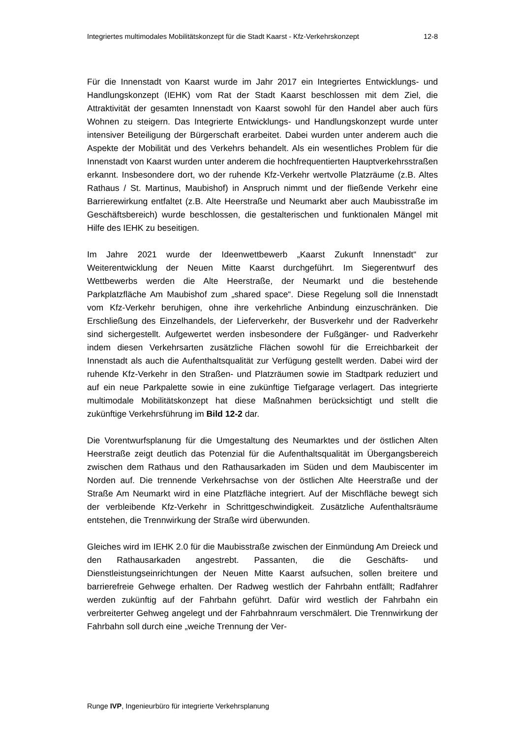Integriertes multimodales Mobilitätskonzept für die Stadt Kaarst - Kfz-Verkehrskonzept 12-8
Für die Innenstadt von Kaarst wurde im Jahr 2017 ein Integriertes Entwicklungs- und Handlungskonzept (IEHK) vom Rat der Stadt Kaarst beschlossen mit dem Ziel, die Attraktivität der gesamten Innenstadt von Kaarst sowohl für den Handel aber auch fürs Wohnen zu steigern. Das Integrierte Entwicklungs- und Handlungskonzept wurde unter intensiver Beteiligung der Bürgerschaft erarbeitet. Dabei wurden unter anderem auch die Aspekte der Mobilität und des Verkehrs behandelt. Als ein wesentliches Problem für die Innenstadt von Kaarst wurden unter anderem die hochfrequentierten Hauptverkehrsstraßen erkannt. Insbesondere dort, wo der ruhende Kfz-Verkehr wertvolle Platzräume (z.B. Altes Rathaus / St. Martinus, Maubishof) in Anspruch nimmt und der fließende Verkehr eine Barrierewirkung entfaltet (z.B. Alte Heerstraße und Neumarkt aber auch Maubisstraße im Geschäftsbereich) wurde beschlossen, die gestalterischen und funktionalen Mängel mit Hilfe des IEHK zu beseitigen.
Im Jahre 2021 wurde der Ideenwettbewerb „Kaarst Zukunft Innenstadt“ zur Weiterentwicklung der Neuen Mitte Kaarst durchgeführt. Im Siegerentwurf des Wettbewerbs werden die Alte Heerstraße, der Neumarkt und die bestehende Parkplatzfläche Am Maubishof zum „shared space“. Diese Regelung soll die Innenstadt vom Kfz-Verkehr beruhigen, ohne ihre verkehrliche Anbindung einzuschränken. Die Erschließung des Einzelhandels, der Lieferverkehr, der Busverkehr und der Radverkehr sind sichergestellt. Aufgewertet werden insbesondere der Fußgänger- und Radverkehr indem diesen Verkehrsarten zusätzliche Flächen sowohl für die Erreichbarkeit der Innenstadt als auch die Aufenthaltsqualität zur Verfügung gestellt werden. Dabei wird der ruhende Kfz-Verkehr in den Straßen- und Platzräumen sowie im Stadtpark reduziert und auf ein neue Parkpalette sowie in eine zukünftige Tiefgarage verlagert. Das integrierte multimodale Mobilitätskonzept hat diese Maßnahmen berücksichtigt und stellt die zukünftige Verkehrsführung im Bild 12-2 dar.
Die Vorentwurfsplanung für die Umgestaltung des Neumarktes und der östlichen Alten Heerstraße zeigt deutlich das Potenzial für die Aufenthaltsqualität im Übergangsbereich zwischen dem Rathaus und den Rathausarkaden im Süden und dem Maubiscenter im Norden auf. Die trennende Verkehrsachse von der östlichen Alte Heerstraße und der Straße Am Neumarkt wird in eine Platzfläche integriert. Auf der Mischfläche bewegt sich der verbleibende Kfz-Verkehr in Schrittgeschwindigkeit. Zusätzliche Aufenthaltsräume entstehen, die Trennwirkung der Straße wird überwunden.
Gleiches wird im IEHK 2.0 für die Maubisstraße zwischen der Einmündung Am Dreieck und den Rathausarkaden angestrebt. Passanten, die die Geschäfts- und Dienstleistungseinrichtungen der Neuen Mitte Kaarst aufsuchen, sollen breitere und barrierefreie Gehwege erhalten. Der Radweg westlich der Fahrbahn entfällt; Radfahrer werden zukünftig auf der Fahrbahn geführt. Dafür wird westlich der Fahrbahn ein verbreiterter Gehweg angelegt und der Fahrbahnraum verschmälert. Die Trennwirkung der Fahrbahn soll durch eine „weiche Trennung der Ver-
Runge IVP, Ingenieurbüro für integrierte Verkehrsplanung